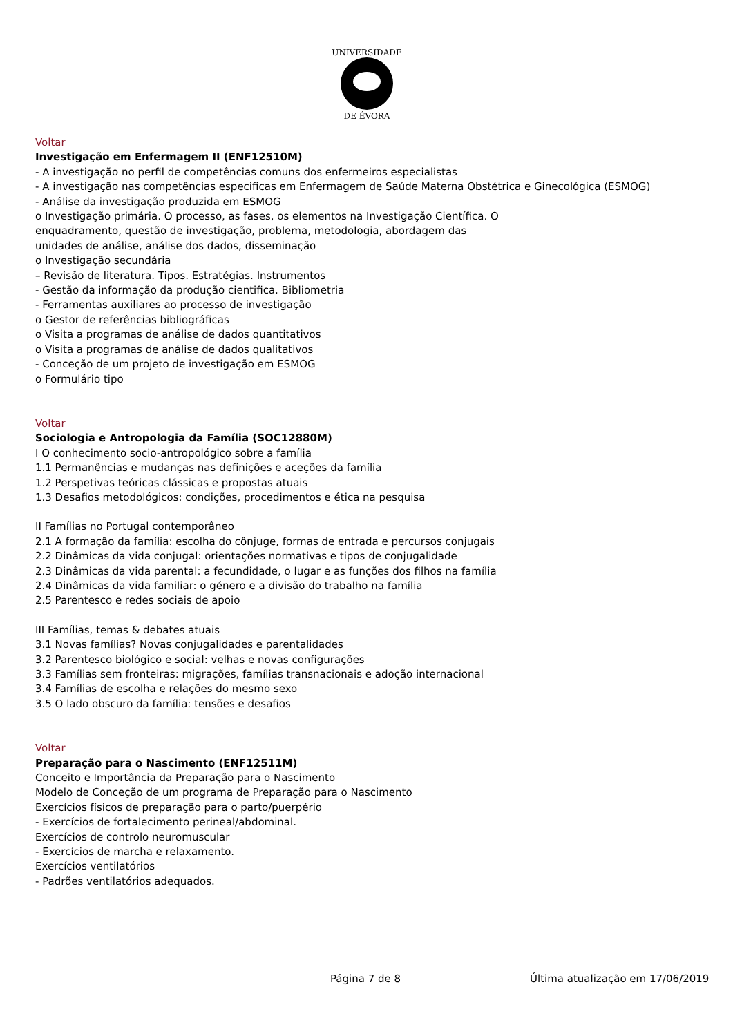UNIVERSIDADE
DE ÉVORA
Voltar
Investigação em Enfermagem II (ENF12510M)
- A investigação no perfil de competências comuns dos enfermeiros especialistas
- A investigação nas competências especificas em Enfermagem de Saúde Materna Obstétrica e Ginecológica (ESMOG)
- Análise da investigação produzida em ESMOG
o Investigação primária. O processo, as fases, os elementos na Investigação Científica. O
enquadramento, questão de investigação, problema, metodologia, abordagem das
unidades de análise, análise dos dados, disseminação
o Investigação secundária
– Revisão de literatura. Tipos. Estratégias. Instrumentos
- Gestão da informação da produção cientifica. Bibliometria
- Ferramentas auxiliares ao processo de investigação
o Gestor de referências bibliográficas
o Visita a programas de análise de dados quantitativos
o Visita a programas de análise de dados qualitativos
- Conceção de um projeto de investigação em ESMOG
o Formulário tipo
Voltar
Sociologia e Antropologia da Família (SOC12880M)
I O conhecimento socio-antropológico sobre a família
1.1 Permanências e mudanças nas definições e aceções da família
1.2 Perspetivas teóricas clássicas e propostas atuais
1.3 Desafios metodológicos: condições, procedimentos e ética na pesquisa
II Famílias no Portugal contemporâneo
2.1 A formação da família: escolha do cônjuge, formas de entrada e percursos conjugais
2.2 Dinâmicas da vida conjugal: orientações normativas e tipos de conjugalidade
2.3 Dinâmicas da vida parental: a fecundidade, o lugar e as funções dos filhos na família
2.4 Dinâmicas da vida familiar: o género e a divisão do trabalho na família
2.5 Parentesco e redes sociais de apoio
III Famílias, temas & debates atuais
3.1 Novas famílias? Novas conjugalidades e parentalidades
3.2 Parentesco biológico e social: velhas e novas configurações
3.3 Famílias sem fronteiras: migrações, famílias transnacionais e adoção internacional
3.4 Famílias de escolha e relações do mesmo sexo
3.5 O lado obscuro da família: tensões e desafios
Voltar
Preparação para o Nascimento (ENF12511M)
Conceito e Importância da Preparação para o Nascimento
Modelo de Conceção de um programa de Preparação para o Nascimento
Exercícios físicos de preparação para o parto/puerpério
- Exercícios de fortalecimento perineal/abdominal.
Exercícios de controlo neuromuscular
- Exercícios de marcha e relaxamento.
Exercícios ventilatórios
- Padrões ventilatórios adequados.
Página 7 de 8 Última atualização em 17/06/2019